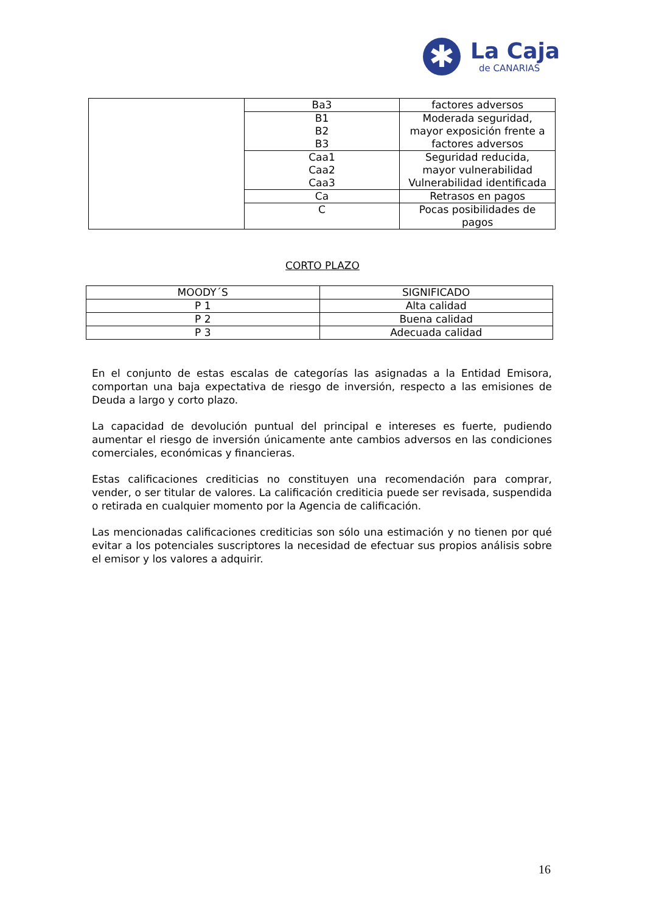✱
La Caja
de CANARIAS
| | Ba3 | factores adversos |
| | B1 B2 B3 | Moderada seguridad, mayor exposición frente a factores adversos |
| | Caa1 Caa2 Caa3 | Seguridad reducida, mayor vulnerabilidad Vulnerabilidad identificada |
| | Ca | Retrasos en pagos |
| | C | Pocas posibilidades de pagos |
CORTO PLAZO
| MOODY´S | SIGNIFICADO |
| --- | --- |
| P 1 | Alta calidad |
| P 2 | Buena calidad |
| P 3 | Adecuada calidad |
En el conjunto de estas escalas de categorías las asignadas a la Entidad Emisora, comportan una baja expectativa de riesgo de inversión, respecto a las emisiones de Deuda a largo y corto plazo.
La capacidad de devolución puntual del principal e intereses es fuerte, pudiendo aumentar el riesgo de inversión únicamente ante cambios adversos en las condiciones comerciales, económicas y financieras.
Estas calificaciones crediticias no constituyen una recomendación para comprar, vender, o ser titular de valores. La calificación crediticia puede ser revisada, suspendida o retirada en cualquier momento por la Agencia de calificación.
Las mencionadas calificaciones crediticias son sólo una estimación y no tienen por qué evitar a los potenciales suscriptores la necesidad de efectuar sus propios análisis sobre el emisor y los valores a adquirir.
16